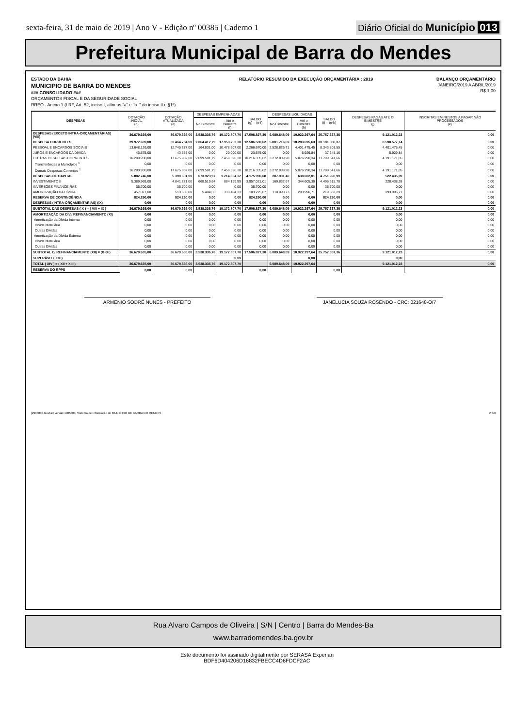sexta-feira, 31 de maio de 2019 | Ano V - Edição nº 00385 | Caderno 1 Diário Oficial do Município 013
Prefeitura Municipal de Barra do Mendes
ESTADO DA BAHIA
MUNICIPIO DE BARRA DO MENDES
### CONSOLIDADO ###
ORÇAMENTOS FISCAL E DA SEGURIDADE SOCIAL
RREO - Anexo 1 (LRF, Art. 52, inciso I, alíneas "a" e "b_" do inciso II e §1º)
RELATÓRIO RESUMIDO DA EXECUÇÃO ORÇAMENTÁRIA : 2019
BALANÇO ORÇAMENTÁRIO
JANEIRO/2019 A ABRIL/2019
R$ 1,00
| DESPESAS | DOTAÇÃO INICIAL (d) | DOTAÇÃO ATUALIZADA (e) | DESPESAS EMPENHADAS | | SALDO (g) = (e-f) | DESPESAS LIQUIDADAS | | SALDO (i) = (e-h) | DESPESAS PAGAS ATÉ O BIMESTRE (j) | INSCRITAS EM RESTOS A PAGAR NÃO PROCESSADOS (k) |
| --- | --- | --- | --- | --- | --- | --- | --- | --- | --- | --- |
| | | | No Bimestre | Até o Bimestre (f) | | No Bimestre | Até o Bimestre (h) | | | |
| DESPESAS (EXCETO INTRA-ORÇAMENTÁRIAS) (VIII) | 36.679.635,00 | 36.679.635,00 | 3.538.336,76 | 19.172.807,70 | 17.506.827,30 | 6.089.648,09 | 10.922.297,64 | 25.757.337,36 | 9.121.012,23 | 0,00 |
| DESPESA CORRENTES | 29.972.639,00 | 30.464.784,00 | 2.864.412,79 | 17.958.203,38 | 12.506.580,62 | 5.801.716,69 | 10.283.695,63 | 20.181.088,37 | 8.598.577,14 | 0,00 |
| PESSOAL E ENCARGOS SOCIAIS | 13.648.126,00 | 12.745.277,00 | 164.831,00 | 10.478.607,00 | 2.266.670,00 | 2.528.826,71 | 4.401.475,45 | 8.343.801,55 | 4.401.475,45 | 0,00 |
| JUROS E ENCARGOS DA DÍVIDA | 43.575,00 | 43.575,00 | 0,00 | 20.000,00 | 23.575,00 | 0,00 | 5.929,84 | 37.645,16 | 5.929,84 | 0,00 |
| OUTRAS DESPESAS CORRENTES | 16.280.938,00 | 17.675.932,00 | 2.699.581,79 | 7.459.596,38 | 10.216.335,62 | 3.272.889,98 | 5.876.290,34 | 11.799.641,66 | 4.191.171,85 | 0,00 |
| Transferências a Municípios <sup>1</sup> | 0,00 | 0,00 | 0,00 | 0,00 | 0,00 | 0,00 | 0,00 | 0,00 | 0,00 | 0,00 |
| Demais Despesas Correntes <sup>1</sup> | 16.280.938,00 | 17.675.932,00 | 2.699.581,79 | 7.459.596,38 | 10.216.335,62 | 3.272.889,98 | 5.876.290,34 | 11.799.641,66 | 4.191.171,85 | 0,00 |
| DESPESAS DE CAPITAL | 5.882.746,00 | 5.390.601,00 | 673.923,97 | 1.214.604,32 | 4.175.996,68 | 287.931,40 | 638.602,01 | 4.751.998,99 | 522.435,09 | 0,00 |
| INVESTIMENTOS | 5.389.969,00 | 4.841.221,00 | 668.519,64 | 884.199,99 | 3.957.021,01 | 169.837,67 | 344.605,30 | 4.496.615,70 | 228.438,38 | 0,00 |
| INVERSÕES FINANCEIRAS | 35.700,00 | 35.700,00 | 0,00 | 0,00 | 35.700,00 | 0,00 | 0,00 | 35.700,00 | 0,00 | 0,00 |
| AMORTIZAÇÃO DA DÍVIDA | 457.077,00 | 513.680,00 | 5.404,33 | 330.404,33 | 183.275,67 | 118.093,73 | 293.996,71 | 219.683,29 | 293.996,71 | 0,00 |
| RESERVA DE CONTINGÊNCIA | 824.250,00 | 824.250,00 | 0,00 | 0,00 | 824.250,00 | 0,00 | 0,00 | 824.250,00 | 0,00 | 0,00 |
| DESPESAS (INTRA-ORÇAMENTÁRIAS) (IX) | 0,00 | 0,00 | 0,00 | 0,00 | 0,00 | 0,00 | 0,00 | 0,00 | 0,00 | 0,00 |
| SUBTOTAL DAS DESPESAS ( X ) = ( VIII + IX ) | 36.679.635,00 | 36.679.635,00 | 3.538.336,76 | 19.172.807,70 | 17.506.827,30 | 6.089.648,09 | 10.922.297,64 | 25.757.337,36 | 9.121.012,23 | 0,00 |
| AMORTIZAÇÃO DA DÍV./ REFINANCIAMENTO (XI) | 0,00 | 0,00 | 0,00 | 0,00 | 0,00 | 0,00 | 0,00 | 0,00 | 0,00 | 0,00 |
| Amortização da Dívida Interna | 0,00 | 0,00 | 0,00 | 0,00 | 0,00 | 0,00 | 0,00 | 0,00 | 0,00 | 0,00 |
| Dívida Mobiliária | 0,00 | 0,00 | 0,00 | 0,00 | 0,00 | 0,00 | 0,00 | 0,00 | 0,00 | 0,00 |
| Outras Dívidas | 0,00 | 0,00 | 0,00 | 0,00 | 0,00 | 0,00 | 0,00 | 0,00 | 0,00 | 0,00 |
| Amortização da Dívida Externa | 0,00 | 0,00 | 0,00 | 0,00 | 0,00 | 0,00 | 0,00 | 0,00 | 0,00 | 0,00 |
| Dívida Mobiliária | 0,00 | 0,00 | 0,00 | 0,00 | 0,00 | 0,00 | 0,00 | 0,00 | 0,00 | 0,00 |
| Outras Dívidas | 0,00 | 0,00 | 0,00 | 0,00 | 0,00 | 0,00 | 0,00 | 0,00 | 0,00 | 0,00 |
| SUBTOTAL C/ REFINANCIAMENTO (XII) = (X+XI) | 36.679.635,00 | 36.679.635,00 | 3.538.336,76 | 19.172.807,70 | 17.506.827,30 | 6.089.648,09 | 10.922.297,64 | 25.757.337,36 | 9.121.012,23 | 0,00 |
| SUPERÁVIT ( XIII ) | | | | 0,00 | | | 0,00 | | 0,00 | |
| TOTAL ( XIV ) = ( XII + XIII ) | 36.679.635,00 | 36.679.635,00 | 3.538.336,76 | 19.172.807,70 | | 6.089.648,09 | 10.922.297,64 | | 9.121.012,23 | 0,00 |
| RESERVA DO RPPS | 0,00 | 0,00 | | | 0,00 | | | 0,00 | | |
ARMENIO SODRÉ NUNES - PREFEITO JANELUCIA SOUZA ROSENDO - CRC: 021648-O/7
[2903003.GovNet versão:1905301] Sistema de Informação do MUNICIPIO DE BARRA DO MENDES # 3/3
Rua Alvaro Campos de Oliveira | S/N | Centro | Barra do Mendes-Ba
www.barradomendes.ba.gov.br
Este documento foi assinado digitalmente por SERASA Experian
BDF6D404206D16832FBECC4D6FDCF2AC